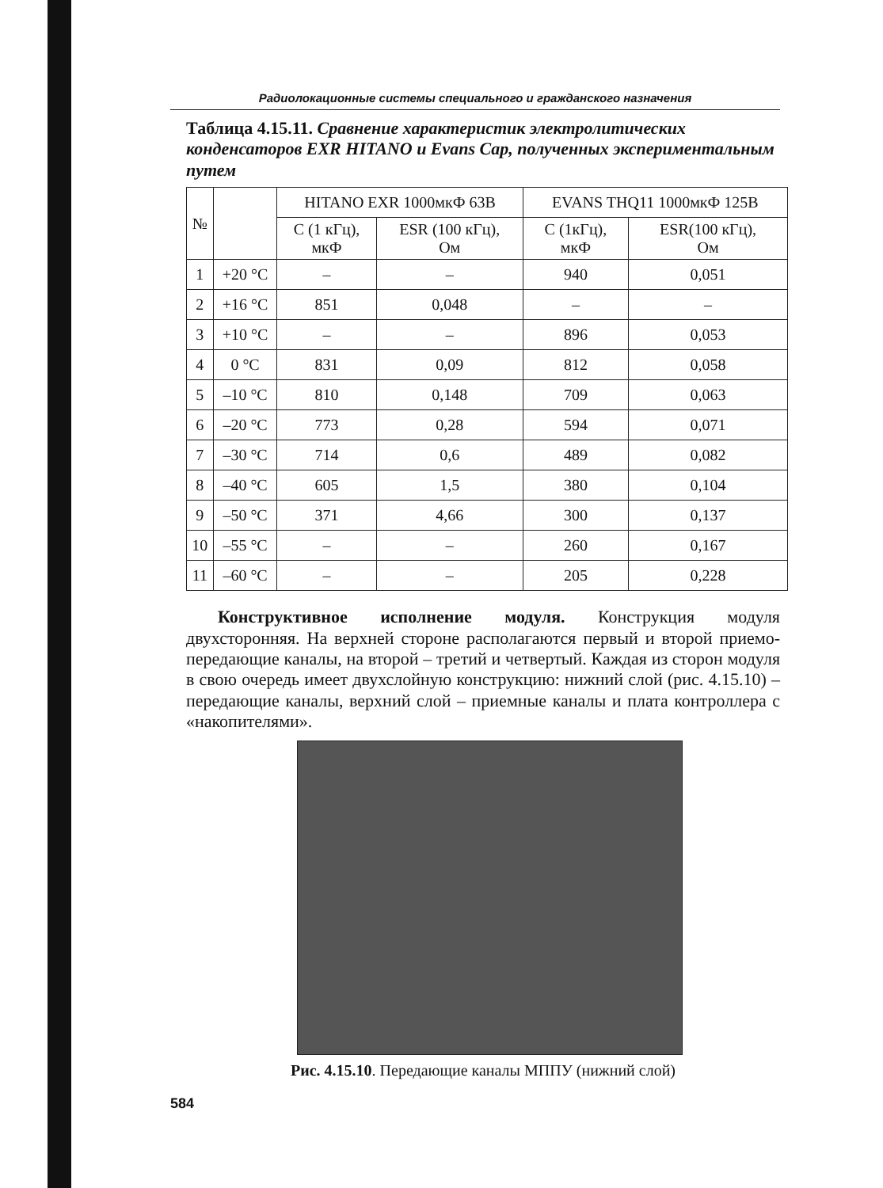Радиолокационные системы специального и гражданского назначения
Таблица 4.15.11. Сравнение характеристик электролитических конденсаторов EXR HITANO и Evans Cap, полученных экспериментальным путем
| № | | HITANO EXR 1000мкФ 63В | | EVANS THQ11 1000мкФ 125В | |
| --- | --- | --- | --- | --- | --- |
| | | С (1 кГц), мкФ | ESR (100 кГц), Ом | С (1кГц), мкФ | ESR(100 кГц), Ом |
| 1 | +20 °С | – | – | 940 | 0,051 |
| 2 | +16 °С | 851 | 0,048 | – | – |
| 3 | +10 °С | – | – | 896 | 0,053 |
| 4 | 0 °С | 831 | 0,09 | 812 | 0,058 |
| 5 | –10 °С | 810 | 0,148 | 709 | 0,063 |
| 6 | –20 °С | 773 | 0,28 | 594 | 0,071 |
| 7 | –30 °С | 714 | 0,6 | 489 | 0,082 |
| 8 | –40 °С | 605 | 1,5 | 380 | 0,104 |
| 9 | –50 °С | 371 | 4,66 | 300 | 0,137 |
| 10 | –55 °С | – | – | 260 | 0,167 |
| 11 | –60 °С | – | – | 205 | 0,228 |
Конструктивное исполнение модуля. Конструкция модуля двухсторонняя. На верхней стороне располагаются первый и второй приемо-передающие каналы, на второй – третий и четвертый. Каждая из сторон модуля в свою очередь имеет двухслойную конструкцию: нижний слой (рис. 4.15.10) – передающие каналы, верхний слой – приемные каналы и плата контроллера с «накопителями».
Рис. 4.15.10. Передающие каналы МППУ (нижний слой)
584